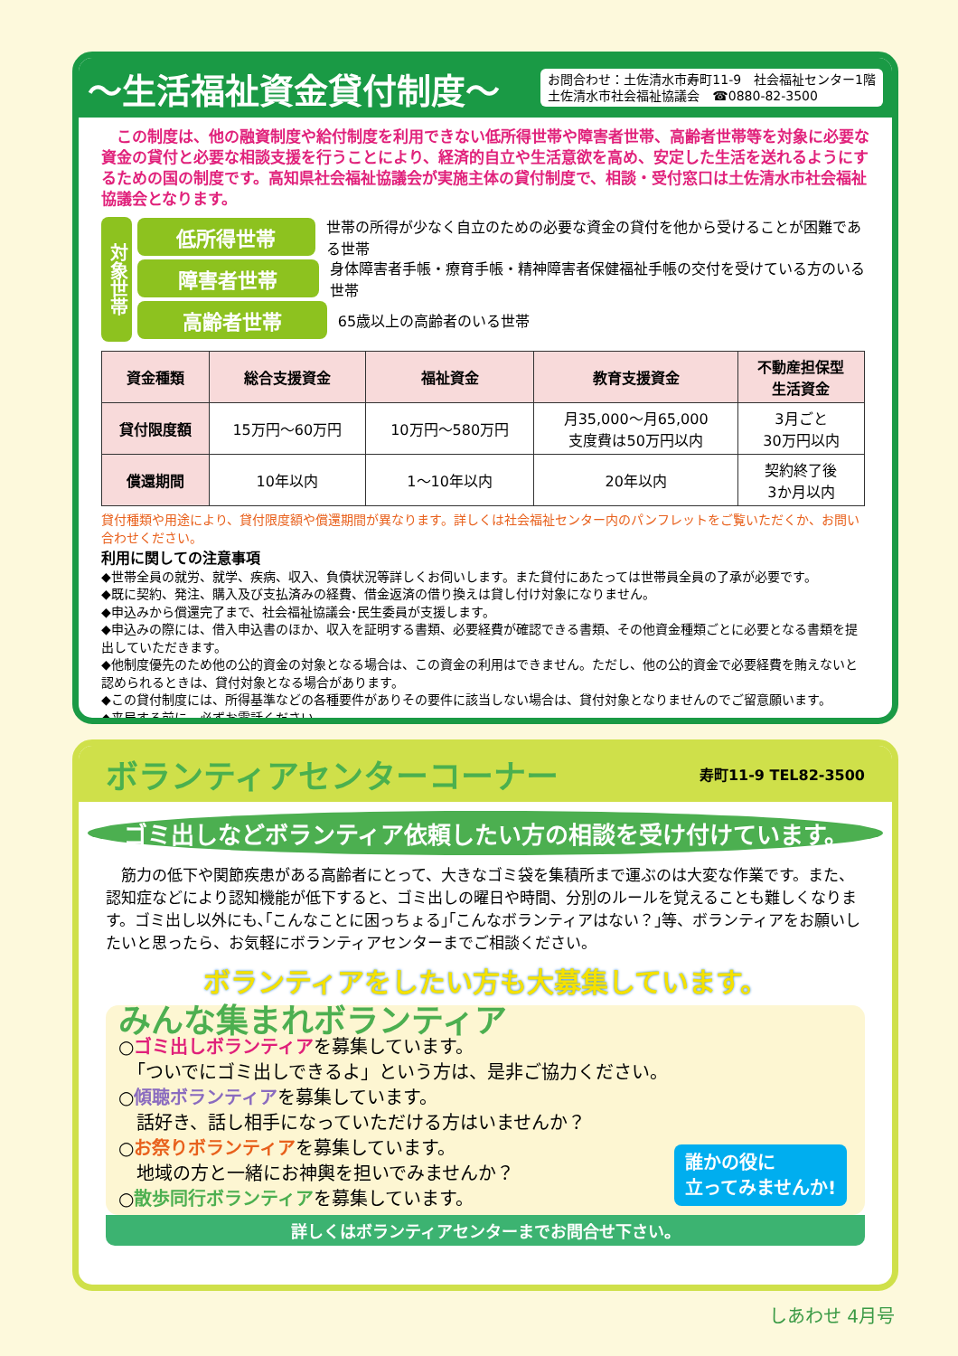～生活福祉資金貸付制度～
お問合わせ：土佐清水市寿町11-9　社会福祉センター1階
土佐清水市社会福祉協議会　☎0880-82-3500
　この制度は、他の融資制度や給付制度を利用できない低所得世帯や障害者世帯、高齢者世帯等を対象に必要な資金の貸付と必要な相談支援を行うことにより、経済的自立や生活意欲を高め、安定した生活を送れるようにするための国の制度です。高知県社会福祉協議会が実施主体の貸付制度で、相談・受付窓口は土佐清水市社会福祉協議会となります。
対象世帯
低所得世帯 世帯の所得が少なく自立のための必要な資金の貸付を他から受けることが困難である世帯
障害者世帯 身体障害者手帳・療育手帳・精神障害者保健福祉手帳の交付を受けている方のいる世帯
高齢者世帯 65歳以上の高齢者のいる世帯
| 資金種類 | 総合支援資金 | 福祉資金 | 教育支援資金 | 不動産担保型 生活資金 |
| --- | --- | --- | --- | --- |
| 貸付限度額 | 15万円～60万円 | 10万円～580万円 | 月35,000～月65,000 支度費は50万円以内 | 3月ごと 30万円以内 |
| 償還期間 | 10年以内 | 1～10年以内 | 20年以内 | 契約終了後 3か月以内 |
貸付種類や用途により、貸付限度額や償還期間が異なります。詳しくは社会福祉センター内のパンフレットをご覧いただくか、お問い合わせください。
利用に関しての注意事項
◆世帯全員の就労、就学、疾病、収入、負債状況等詳しくお伺いします。また貸付にあたっては世帯員全員の了承が必要です。
◆既に契約、発注、購入及び支払済みの経費、借金返済の借り換えは貸し付け対象になりません。
◆申込みから償還完了まで、社会福祉協議会･民生委員が支援します。
◆申込みの際には、借入申込書のほか、収入を証明する書類、必要経費が確認できる書類、その他資金種類ごとに必要となる書類を提出していただきます。
◆他制度優先のため他の公的資金の対象となる場合は、この資金の利用はできません。ただし、他の公的資金で必要経費を賄えないと認められるときは、貸付対象となる場合があります。
◆この貸付制度には、所得基準などの各種要件がありその要件に該当しない場合は、貸付対象となりませんのでご留意願います。
◆来局する前に、必ずお電話ください。
ボランティアセンターコーナー
寿町11-9 TEL82-3500
ゴミ出しなどボランティア依頼したい方の相談を受け付けています。
　筋力の低下や関節疾患がある高齢者にとって、大きなゴミ袋を集積所まで運ぶのは大変な作業です。また、認知症などにより認知機能が低下すると、ゴミ出しの曜日や時間、分別のルールを覚えることも難しくなります。ゴミ出し以外にも､｢こんなことに困っちょる｣｢こんなボランティアはない？｣等、ボランティアをお願いしたいと思ったら、お気軽にボランティアセンターまでご相談ください。
ボランティアをしたい方も大募集しています。
みんな集まれボランティア
○ゴミ出しボランティアを募集しています。
　「ついでにゴミ出しできるよ」という方は、是非ご協力ください。
○傾聴ボランティアを募集しています。
　話好き、話し相手になっていただける方はいませんか？
○お祭りボランティアを募集しています。
　地域の方と一緒にお神輿を担いでみませんか？
○散歩同行ボランティアを募集しています。
誰かの役に
立ってみませんか!
詳しくはボランティアセンターまでお問合せ下さい。
しあわせ 4月号